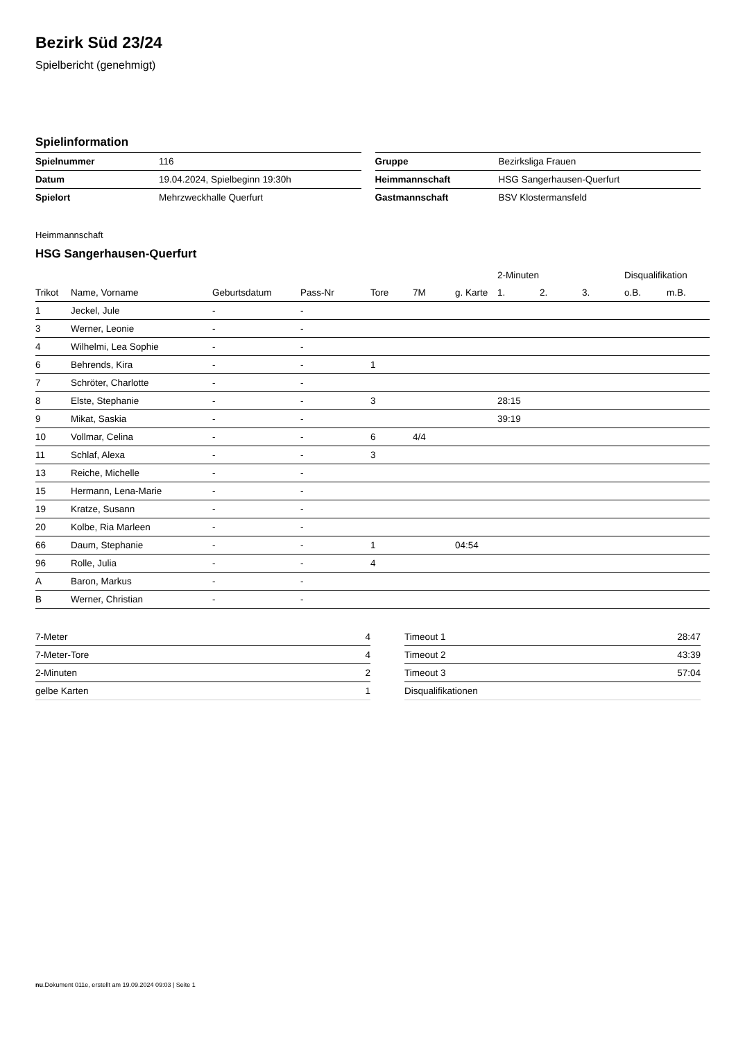Bezirk Süd 23/24
Spielbericht (genehmigt)
Spielinformation
| Spielnummer | 116 |
| Datum | 19.04.2024, Spielbeginn 19:30h |
| Spielort | Mehrzweckhalle Querfurt |
| Gruppe | Bezirksliga Frauen |
| Heimmannschaft | HSG Sangerhausen-Querfurt |
| Gastmannschaft | BSV Klostermansfeld |
Heimmannschaft
HSG Sangerhausen-Querfurt
| | | | | | | | 2-Minuten | | | Disqualifikation | |
| --- | --- | --- | --- | --- | --- | --- | --- | --- | --- | --- | --- |
| Trikot | Name, Vorname | Geburtsdatum | Pass-Nr | Tore | 7M | g. Karte | 1. | 2. | 3. | o.B. | m.B. |
| 1 | Jeckel, Jule | - | - | | | | | | | | |
| 3 | Werner, Leonie | - | - | | | | | | | | |
| 4 | Wilhelmi, Lea Sophie | - | - | | | | | | | | |
| 6 | Behrends, Kira | - | - | 1 | | | | | | | |
| 7 | Schröter, Charlotte | - | - | | | | | | | | |
| 8 | Elste, Stephanie | - | - | 3 | | | 28:15 | | | | |
| 9 | Mikat, Saskia | - | - | | | | 39:19 | | | | |
| 10 | Vollmar, Celina | - | - | 6 | 4/4 | | | | | | |
| 11 | Schlaf, Alexa | - | - | 3 | | | | | | | |
| 13 | Reiche, Michelle | - | - | | | | | | | | |
| 15 | Hermann, Lena-Marie | - | - | | | | | | | | |
| 19 | Kratze, Susann | - | - | | | | | | | | |
| 20 | Kolbe, Ria Marleen | - | - | | | | | | | | |
| 66 | Daum, Stephanie | - | - | 1 | | 04:54 | | | | | |
| 96 | Rolle, Julia | - | - | 4 | | | | | | | |
| A | Baron, Markus | - | - | | | | | | | | |
| B | Werner, Christian | - | - | | | | | | | | |
| 7-Meter | 4 |
| 7-Meter-Tore | 4 |
| 2-Minuten | 2 |
| gelbe Karten | 1 |
| Timeout 1 | 28:47 |
| Timeout 2 | 43:39 |
| Timeout 3 | 57:04 |
| Disqualifikationen | |
nu.Dokument 011e, erstellt am 19.09.2024 09:03 | Seite 1